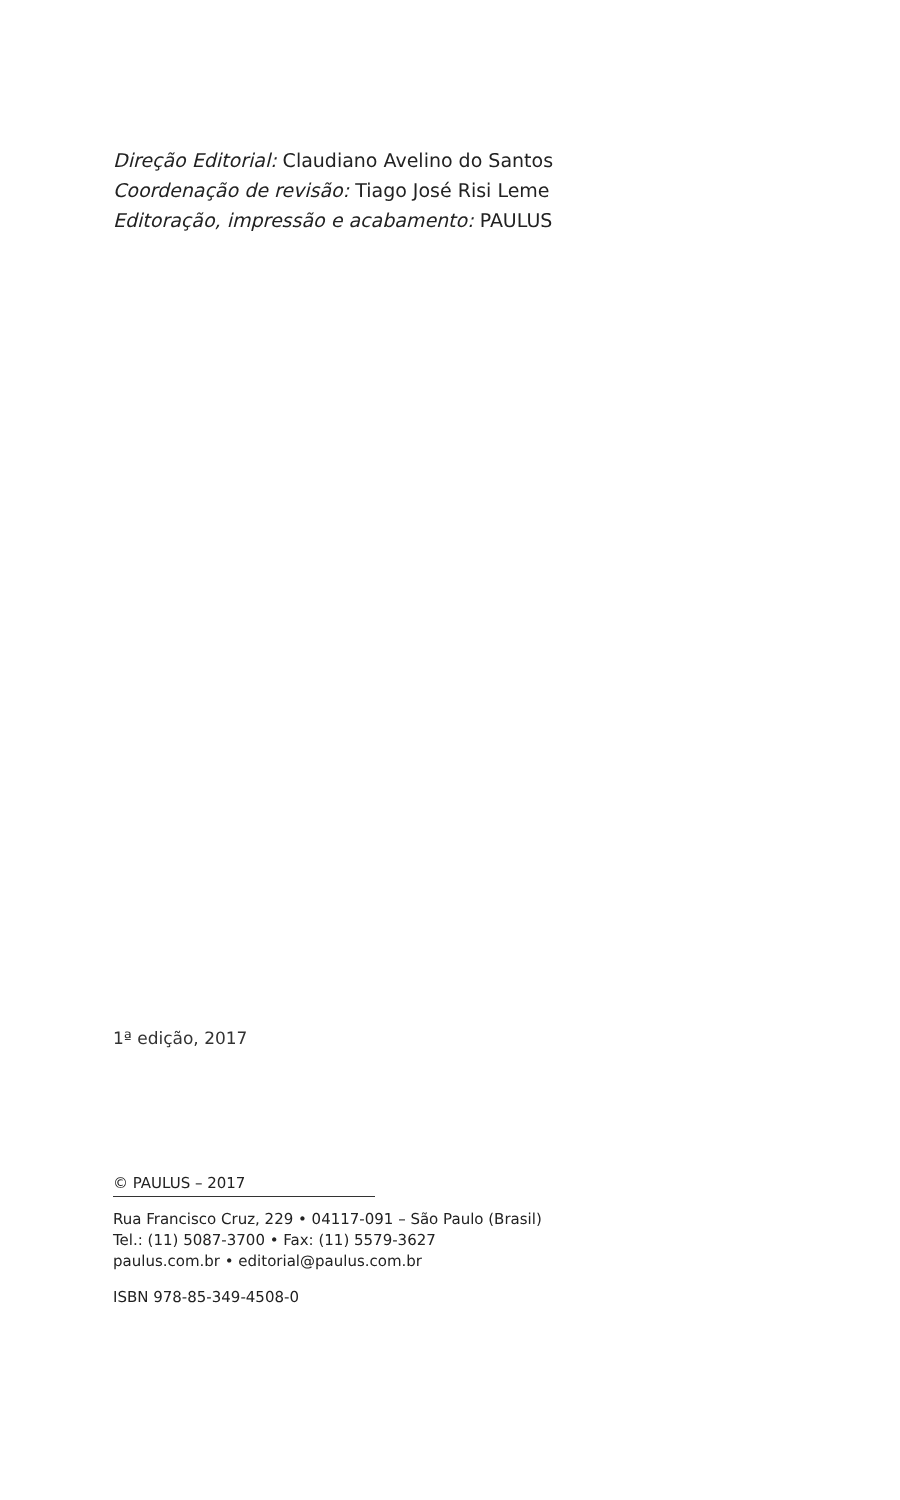Direção Editorial: Claudiano Avelino do Santos
Coordenação de revisão: Tiago José Risi Leme
Editoração, impressão e acabamento: PAULUS
1ª edição, 2017
© PAULUS – 2017
Rua Francisco Cruz, 229 • 04117-091 – São Paulo (Brasil)
Tel.: (11) 5087-3700 • Fax: (11) 5579-3627
paulus.com.br • editorial@paulus.com.br
ISBN 978-85-349-4508-0